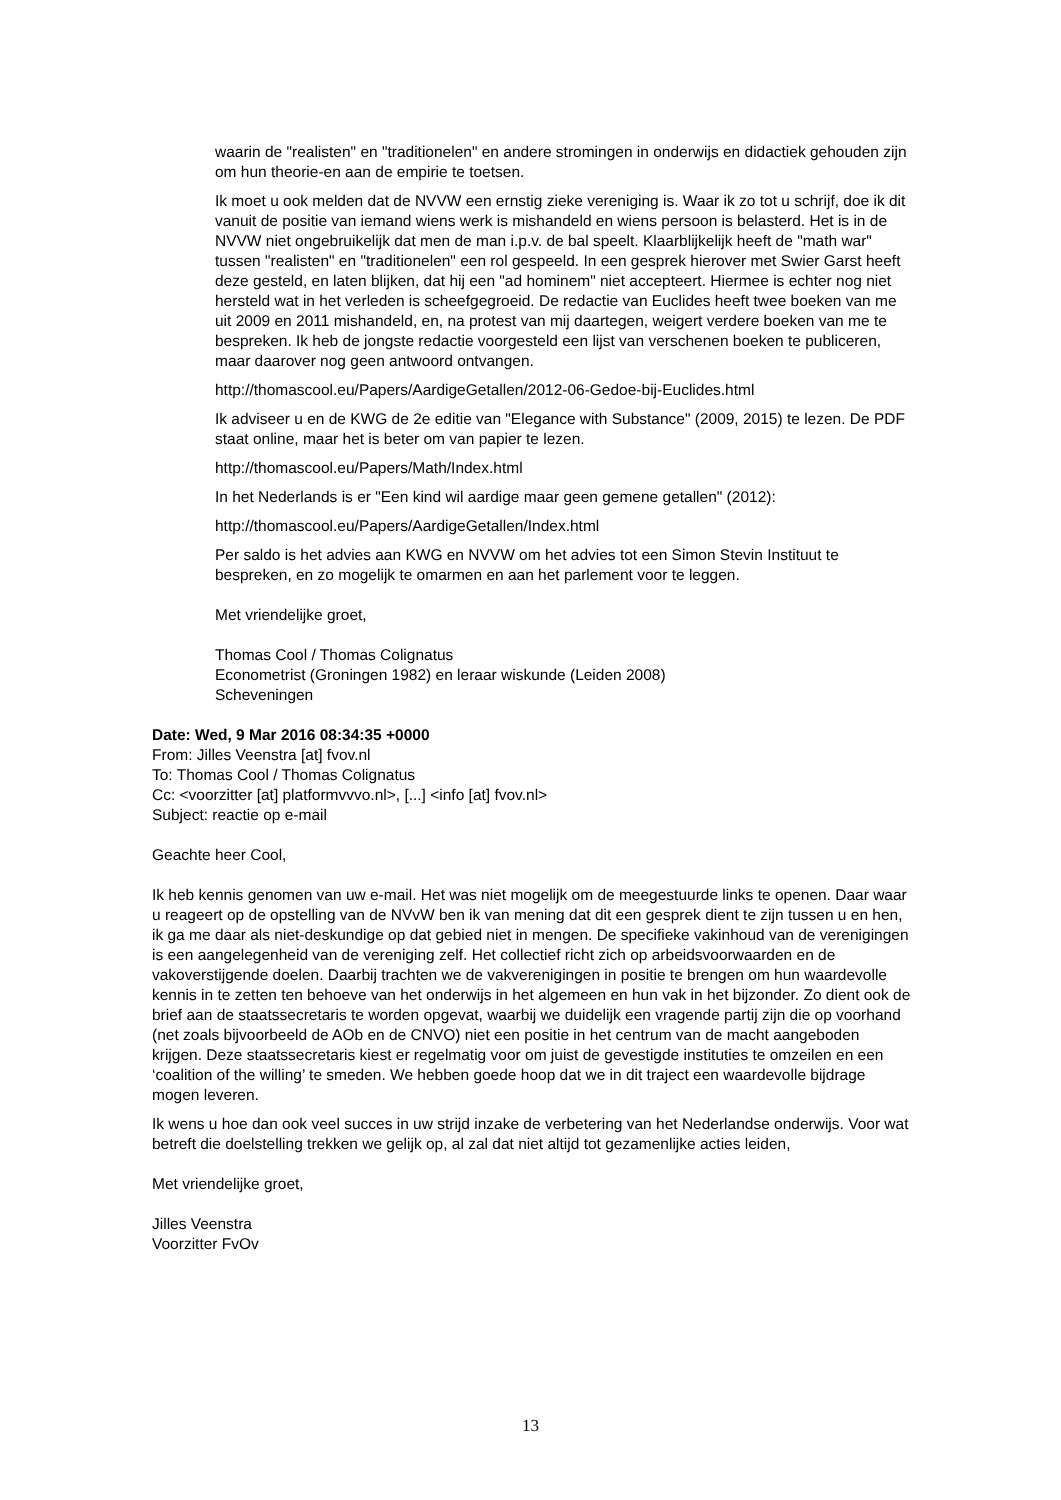waarin de "realisten" en "traditionelen" en andere stromingen in onderwijs en didactiek gehouden zijn om hun theorie-en aan de empirie te toetsen.
Ik moet u ook melden dat de NVVW een ernstig zieke vereniging is. Waar ik zo tot u schrijf, doe ik dit vanuit de positie van iemand wiens werk is mishandeld en wiens persoon is belasterd. Het is in de NVVW niet ongebruikelijk dat men de man i.p.v. de bal speelt. Klaarblijkelijk heeft de "math war" tussen "realisten" en "traditionelen" een rol gespeeld. In een gesprek hierover met Swier Garst heeft deze gesteld, en laten blijken, dat hij een "ad hominem" niet accepteert. Hiermee is echter nog niet hersteld wat in het verleden is scheefgegroeid. De redactie van Euclides heeft twee boeken van me uit 2009 en 2011 mishandeld, en, na protest van mij daartegen, weigert verdere boeken van me te bespreken. Ik heb de jongste redactie voorgesteld een lijst van verschenen boeken te publiceren, maar daarover nog geen antwoord ontvangen.
http://thomascool.eu/Papers/AardigeGetallen/2012-06-Gedoe-bij-Euclides.html
Ik adviseer u en de KWG de 2e editie van "Elegance with Substance" (2009, 2015) te lezen. De PDF staat online, maar het is beter om van papier te lezen.
http://thomascool.eu/Papers/Math/Index.html
In het Nederlands is er "Een kind wil aardige maar geen gemene getallen" (2012):
http://thomascool.eu/Papers/AardigeGetallen/Index.html
Per saldo is het advies aan KWG en NVVW om het advies tot een Simon Stevin Instituut te bespreken, en zo mogelijk te omarmen en aan het parlement voor te leggen.
Met vriendelijke groet,
Thomas Cool / Thomas Colignatus
Econometrist (Groningen 1982) en leraar wiskunde (Leiden 2008)
Scheveningen
Date: Wed, 9 Mar 2016 08:34:35 +0000
From: Jilles Veenstra [at] fvov.nl
To: Thomas Cool / Thomas Colignatus
Cc: <voorzitter [at] platformvvvo.nl>, [...] <info [at] fvov.nl>
Subject: reactie op e-mail
Geachte heer Cool,
Ik heb kennis genomen van uw e-mail. Het was niet mogelijk om de meegestuurde links te openen. Daar waar u reageert op de opstelling van de NVvW ben ik van mening dat dit een gesprek dient te zijn tussen u en hen, ik ga me daar als niet-deskundige op dat gebied niet in mengen. De specifieke vakinhoud van de verenigingen is een aangelegenheid van de vereniging zelf. Het collectief richt zich op arbeidsvoorwaarden en de vakoverstijgende doelen. Daarbij trachten we de vakverenigingen in positie te brengen om hun waardevolle kennis in te zetten ten behoeve van het onderwijs in het algemeen en hun vak in het bijzonder. Zo dient ook de brief aan de staatssecretaris te worden opgevat, waarbij we duidelijk een vragende partij zijn die op voorhand (net zoals bijvoorbeeld de AOb en de CNVO) niet een positie in het centrum van de macht aangeboden krijgen. Deze staatssecretaris kiest er regelmatig voor om juist de gevestigde instituties te omzeilen en een ‘coalition of the willing’ te smeden. We hebben goede hoop dat we in dit traject een waardevolle bijdrage mogen leveren.
Ik wens u hoe dan ook veel succes in uw strijd inzake de verbetering van het Nederlandse onderwijs. Voor wat betreft die doelstelling trekken we gelijk op, al zal dat niet altijd tot gezamenlijke acties leiden,
Met vriendelijke groet,
Jilles Veenstra
Voorzitter FvOv
13